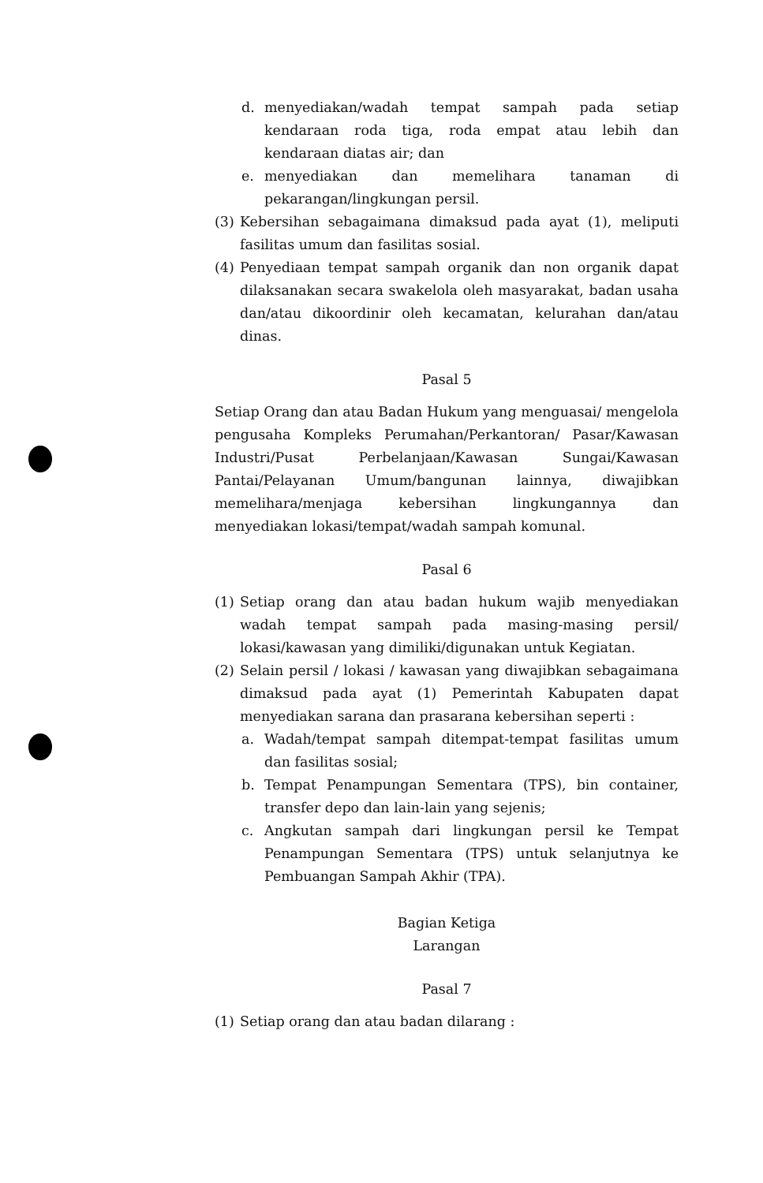d. menyediakan/wadah tempat sampah pada setiap kendaraan roda tiga, roda empat atau lebih dan kendaraan diatas air; dan
e. menyediakan dan memelihara tanaman di pekarangan/lingkungan persil.
(3) Kebersihan sebagaimana dimaksud pada ayat (1), meliputi fasilitas umum dan fasilitas sosial.
(4) Penyediaan tempat sampah organik dan non organik dapat dilaksanakan secara swakelola oleh masyarakat, badan usaha dan/atau dikoordinir oleh kecamatan, kelurahan dan/atau dinas.
Pasal 5
Setiap Orang dan atau Badan Hukum yang menguasai/ mengelola pengusaha Kompleks Perumahan/Perkantoran/ Pasar/Kawasan Industri/Pusat Perbelanjaan/Kawasan Sungai/Kawasan Pantai/Pelayanan Umum/bangunan lainnya, diwajibkan memelihara/menjaga kebersihan lingkungannya dan menyediakan lokasi/tempat/wadah sampah komunal.
Pasal 6
(1) Setiap orang dan atau badan hukum wajib menyediakan wadah tempat sampah pada masing-masing persil/ lokasi/kawasan yang dimiliki/digunakan untuk Kegiatan.
(2) Selain persil / lokasi / kawasan yang diwajibkan sebagaimana dimaksud pada ayat (1) Pemerintah Kabupaten dapat menyediakan sarana dan prasarana kebersihan seperti :
a. Wadah/tempat sampah ditempat-tempat fasilitas umum dan fasilitas sosial;
b. Tempat Penampungan Sementara (TPS), bin container, transfer depo dan lain-lain yang sejenis;
c. Angkutan sampah dari lingkungan persil ke Tempat Penampungan Sementara (TPS) untuk selanjutnya ke Pembuangan Sampah Akhir (TPA).
Bagian Ketiga
Larangan
Pasal 7
(1) Setiap orang dan atau badan dilarang :